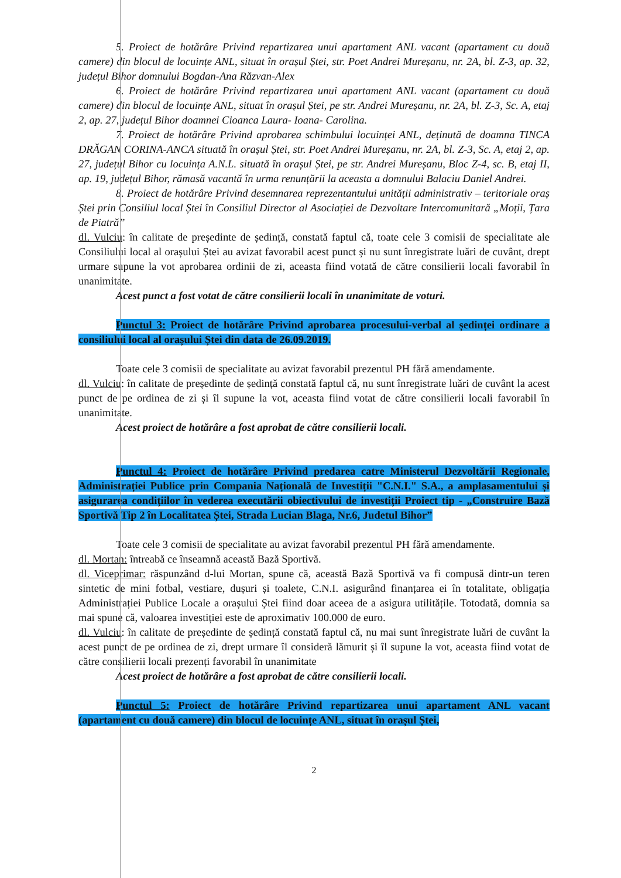5. Proiect de hotărâre Privind repartizarea unui apartament ANL vacant (apartament cu două camere) din blocul de locuințe ANL, situat în orașul Ștei, str. Poet Andrei Mureșanu, nr. 2A, bl. Z-3, ap. 32, județul Bihor domnului Bogdan-Ana Răzvan-Alex
6. Proiect de hotărâre Privind repartizarea unui apartament ANL vacant (apartament cu două camere) din blocul de locuințe ANL, situat în orașul Ștei, pe str. Andrei Mureșanu, nr. 2A, bl. Z-3, Sc. A, etaj 2, ap. 27, județul Bihor doamnei Cioanca Laura- Ioana- Carolina.
7. Proiect de hotărâre Privind aprobarea schimbului locuinței ANL, deținută de doamna TINCA DRĂGAN CORINA-ANCA situată în orașul Ștei, str. Poet Andrei Mureșanu, nr. 2A, bl. Z-3, Sc. A, etaj 2, ap. 27, județul Bihor cu locuința A.N.L. situată în orașul Ștei, pe str. Andrei Mureșanu, Bloc Z-4, sc. B, etaj II, ap. 19, județul Bihor, rămasă vacantă în urma renunțării la aceasta a domnului Balaciu Daniel Andrei.
8. Proiect de hotărâre Privind desemnarea reprezentantului unității administrativ – teritoriale oraș Ștei prin Consiliul local Ștei în Consiliul Director al Asociației de Dezvoltare Intercomunitară „Moții, Țara de Piatră”
dl. Vulciu: în calitate de președinte de ședință, constată faptul că, toate cele 3 comisii de specialitate ale Consiliului local al orașului Ștei au avizat favorabil acest punct și nu sunt înregistrate luări de cuvânt, drept urmare supune la vot aprobarea ordinii de zi, aceasta fiind votată de către consilierii locali favorabil în unanimitate.
Acest punct a fost votat de către consilierii locali în unanimitate de voturi.
Punctul 3: Proiect de hotărâre Privind aprobarea procesului-verbal al ședinței ordinare a consiliului local al orașului Ștei din data de 26.09.2019.
Toate cele 3 comisii de specialitate au avizat favorabil prezentul PH fără amendamente.
dl. Vulciu: în calitate de președinte de ședință constată faptul că, nu sunt înregistrate luări de cuvânt la acest punct de pe ordinea de zi și îl supune la vot, aceasta fiind votat de către consilierii locali favorabil în unanimitate.
Acest proiect de hotărâre a fost aprobat de către consilierii locali.
Punctul 4: Proiect de hotărâre Privind predarea catre Ministerul Dezvoltării Regionale, Administrației Publice prin Compania Națională de Investiții "C.N.I." S.A., a amplasamentului și asigurarea condițiilor în vederea executării obiectivului de investiții Proiect tip - „Construire Bază Sportivă Tip 2 în Localitatea Ștei, Strada Lucian Blaga, Nr.6, Judetul Bihor”
Toate cele 3 comisii de specialitate au avizat favorabil prezentul PH fără amendamente.
dl. Mortan: întreabă ce înseamnă această Bază Sportivă.
dl. Viceprimar: răspunzând d-lui Mortan, spune că, această Bază Sportivă va fi compusă dintr-un teren sintetic de mini fotbal, vestiare, dușuri și toalete, C.N.I. asigurând finanțarea ei în totalitate, obligația Administrației Publice Locale a orașului Ștei fiind doar aceea de a asigura utilitățile. Totodată, domnia sa mai spune că, valoarea investiției este de aproximativ 100.000 de euro.
dl. Vulciu: în calitate de președinte de ședință constată faptul că, nu mai sunt înregistrate luări de cuvânt la acest punct de pe ordinea de zi, drept urmare îl consideră lămurit și îl supune la vot, aceasta fiind votat de către consilierii locali prezenți favorabil în unanimitate
Acest proiect de hotărâre a fost aprobat de către consilierii locali.
Punctul 5: Proiect de hotărâre Privind repartizarea unui apartament ANL vacant (apartament cu două camere) din blocul de locuințe ANL, situat în orașul Ștei,
2